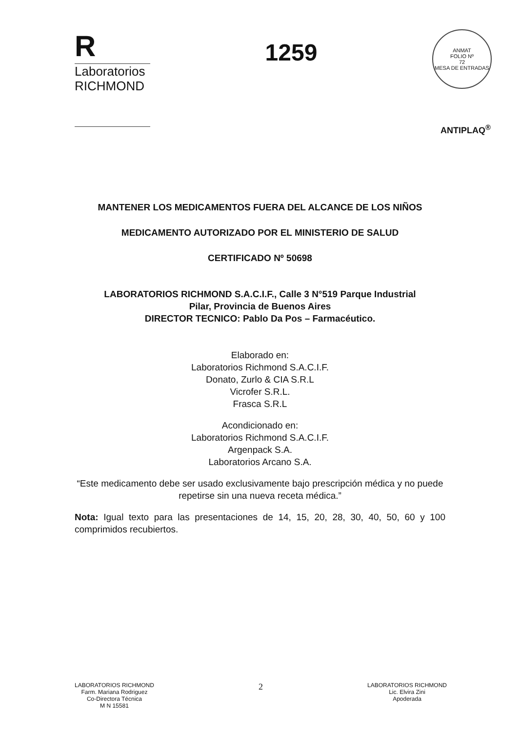R
Laboratorios
RICHMOND
1259
ANMAT
FOLIO Nº
72
MESA DE ENTRADAS
ANTIPLAQ<sup>®</sup>
MANTENER LOS MEDICAMENTOS FUERA DEL ALCANCE DE LOS NIÑOS
MEDICAMENTO AUTORIZADO POR EL MINISTERIO DE SALUD
CERTIFICADO Nº 50698
LABORATORIOS RICHMOND S.A.C.I.F., Calle 3 N°519 Parque Industrial
Pilar, Provincia de Buenos Aires
DIRECTOR TECNICO: Pablo Da Pos – Farmacéutico.
Elaborado en:
Laboratorios Richmond S.A.C.I.F.
Donato, Zurlo & CIA S.R.L
Vicrofer S.R.L.
Frasca S.R.L
Acondicionado en:
Laboratorios Richmond S.A.C.I.F.
Argenpack S.A.
Laboratorios Arcano S.A.
“Este medicamento debe ser usado exclusivamente bajo prescripción médica y no puede repetirse sin una nueva receta médica.”
Nota: Igual texto para las presentaciones de 14, 15, 20, 28, 30, 40, 50, 60 y 100 comprimidos recubiertos.
LABORATORIOS RICHMOND
Farm. Mariana Rodriguez
Co-Directora Técnica
M N 15581
2
LABORATORIOS RICHMOND
Lic. Elvira Zini
Apoderada